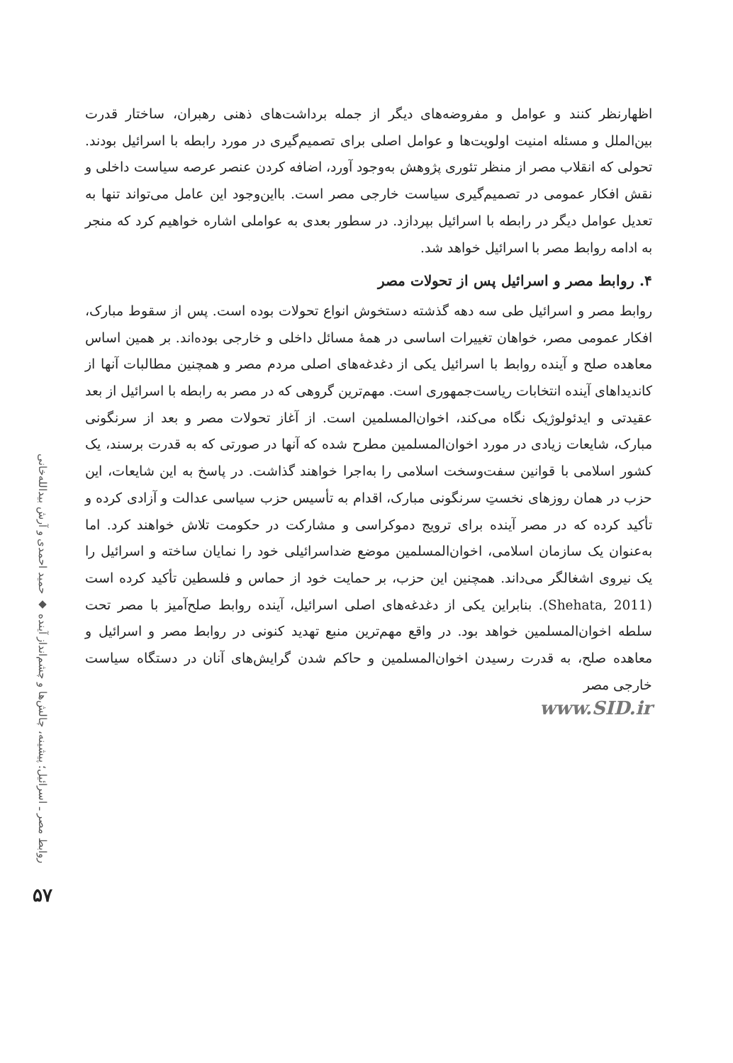روابط مصر ـ اسرائیل؛ پیشینه، چالش‌ها و چشم‌انداز آینده ◆ حمید احمدی و آرش بیدالله‌خانی
۵۷
اظهارنظر کنند و عوامل و مفروضه‌های دیگر از جمله برداشت‌های ذهنی رهبران، ساختار قدرت بین‌الملل و مسئله امنیت اولویت‌ها و عوامل اصلی برای تصمیم‌گیری در مورد رابطه با اسرائیل بودند. تحولی که انقلاب مصر از منظر تئوری پژوهش به‌وجود آورد، اضافه کردن عنصر عرصه سیاست داخلی و نقش افکار عمومی در تصمیم‌گیری سیاست خارجی مصر است. بااین‌وجود این عامل می‌تواند تنها به تعدیل عوامل دیگر در رابطه با اسرائیل بپردازد. در سطور بعدی به عواملی اشاره خواهیم کرد که منجر به ادامه روابط مصر با اسرائیل خواهد شد.
۴. روابط مصر و اسرائیل پس از تحولات مصر
روابط مصر و اسرائیل طی سه دهه گذشته دستخوش انواع تحولات بوده است. پس از سقوط مبارک، افکار عمومی مصر، خواهان تغییرات اساسی در همهٔ مسائل داخلی و خارجی بوده‌اند. بر همین اساس معاهده صلح و آینده روابط با اسرائیل یکی از دغدغه‌های اصلی مردم مصر و همچنین مطالبات آنها از کاندیداهای آینده انتخابات ریاست‌جمهوری است. مهم‌ترین گروهی که در مصر به رابطه با اسرائیل از بعد عقیدتی و ایدئولوژیک نگاه می‌کند، اخوان‌المسلمین است. از آغاز تحولات مصر و بعد از سرنگونی مبارک، شایعات زیادی در مورد اخوان‌المسلمین مطرح شده که آنها در صورتی که به قدرت برسند، یک کشور اسلامی با قوانین سفت‌وسخت اسلامی را به‌اجرا خواهند گذاشت. در پاسخ به این شایعات، این حزب در همان روزهای نخستِ سرنگونی مبارک، اقدام به تأسیس حزب سیاسی عدالت و آزادی کرده و تأکید کرده که در مصر آینده برای ترویج دموکراسی و مشارکت در حکومت تلاش خواهند کرد. اما به‌عنوان یک سازمان اسلامی، اخوان‌المسلمین موضع ضداسرائیلی خود را نمایان ساخته و اسرائیل را یک نیروی اشغالگر می‌داند. همچنین این حزب، بر حمایت خود از حماس و فلسطین تأکید کرده است (Shehata, 2011). بنابراین یکی از دغدغه‌های اصلی اسرائیل، آینده روابط صلح‌آمیز با مصر تحت سلطه اخوان‌المسلمین خواهد بود. در واقع مهم‌ترین منبع تهدید کنونی در روابط مصر و اسرائیل و معاهده صلح، به قدرت رسیدن اخوان‌المسلمین و حاکم شدن گرایش‌های آنان در دستگاه سیاست خارجی مصر
www.SID.ir